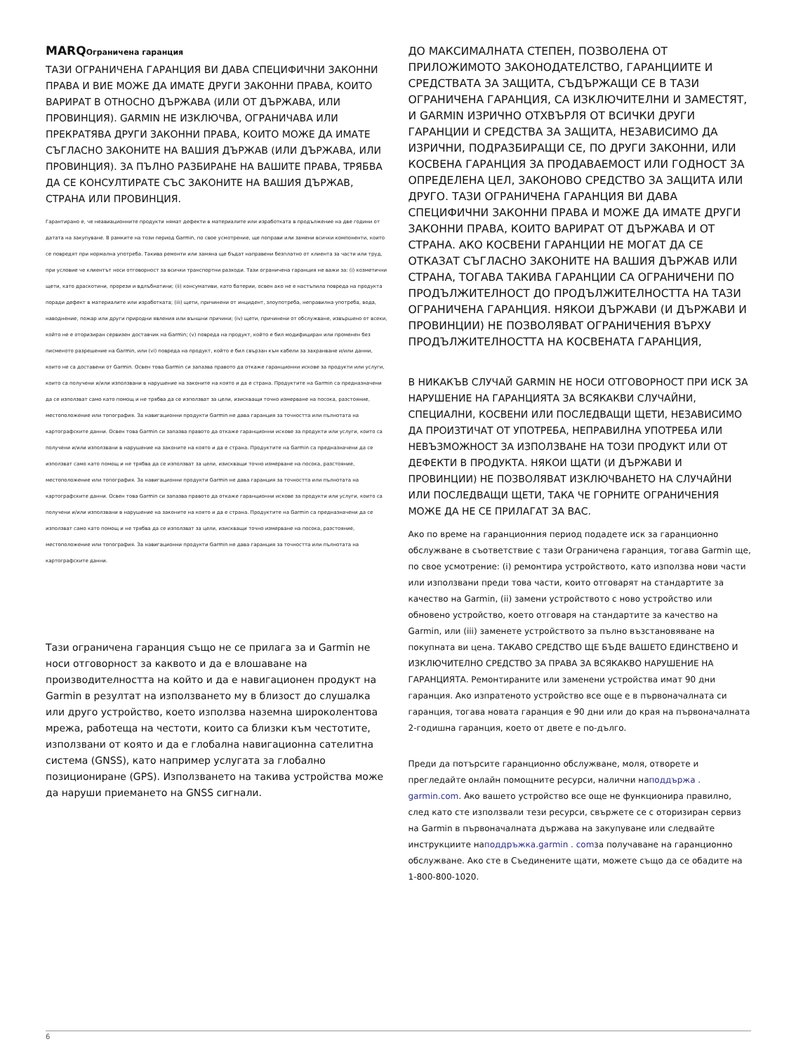MARQОграничена гаранция
ТАЗИ ОГРАНИЧЕНА ГАРАНЦИЯ ВИ ДАВА СПЕЦИФИЧНИ ЗАКОННИ ПРАВА И ВИЕ МОЖЕ ДА ИМАТЕ ДРУГИ ЗАКОННИ ПРАВА, КОИТО ВАРИРАТ В ОТНОСНО ДЪРЖАВА (ИЛИ ОТ ДЪРЖАВА, ИЛИ ПРОВИНЦИЯ). GARMIN НЕ ИЗКЛЮЧВА, ОГРАНИЧАВА ИЛИ ПРЕКРАТЯВА ДРУГИ ЗАКОННИ ПРАВА, КОИТО МОЖЕ ДА ИМАТЕ СЪГЛАСНО ЗАКОНИТЕ НА ВАШИЯ ДЪРЖАВ (ИЛИ ДЪРЖАВА, ИЛИ ПРОВИНЦИЯ). ЗА ПЪЛНО РАЗБИРАНЕ НА ВАШИТЕ ПРАВА, ТРЯБВА ДА СЕ КОНСУЛТИРАТЕ СЪС ЗАКОНИТЕ НА ВАШИЯ ДЪРЖАВ, СТРАНА ИЛИ ПРОВИНЦИЯ.
Гарантирано е, че неавиационните продукти нямат дефекти в материалите или изработката в продължение на две години от датата на закупуване. В рамките на този период Garmin, по свое усмотрение, ще поправи или замени всички компоненти, които се повредят при нормална употреба. Такива ремонти или замяна ще бъдат направени безплатно от клиента за части или труд, при условие че клиентът носи отговорност за всички транспортни разходи. Тази ограничена гаранция не важи за: (i) козметични щети, като драскотини, прорези и вдлъбнатини; (ii) консумативи, като батерии, освен ако не е настъпила повреда на продукта поради дефект в материалите или изработката; (iii) щети, причинени от инцидент, злоупотреба, неправилна употреба, вода, наводнение, пожар или други природни явления или външни причини; (iv) щети, причинени от обслужване, извършено от всеки, който не е оторизиран сервизен доставчик на Garmin; (v) повреда на продукт, който е бил модифициран или променен без писменото разрешение на Garmin, или (vi) повреда на продукт, който е бил свързан към кабели за захранване и/или данни, които не са доставени от Garmin. Освен това Garmin си запазва правото да откаже гаранционни искове за продукти или услуги, които са получени и/или използвани в нарушение на законите на която и да е страна. Продуктите на Garmin са предназначени да се използват само като помощ и не трябва да се използват за цели, изискващи точно измерване на посока, разстояние, местоположение или топография. За навигационни продукти Garmin не дава гаранция за точността или пълнотата на картографските данни. Освен това Garmin си запазва правото да откаже гаранционни искове за продукти или услуги, които са получени и/или използвани в нарушение на законите на която и да е страна. Продуктите на Garmin са предназначени да се използват само като помощ и не трябва да се използват за цели, изискващи точно измерване на посока, разстояние, местоположение или топография. За навигационни продукти Garmin не дава гаранция за точността или пълнотата на картографските данни. Освен това Garmin си запазва правото да откаже гаранционни искове за продукти или услуги, които са получени и/или използвани в нарушение на законите на която и да е страна. Продуктите на Garmin са предназначени да се използват само като помощ и не трябва да се използват за цели, изискващи точно измерване на посока, разстояние, местоположение или топография. За навигационни продукти Garmin не дава гаранция за точността или пълнотата на картографските данни.
Тази ограничена гаранция също не се прилага за и Garmin не носи отговорност за каквото и да е влошаване на производителността на който и да е навигационен продукт на Garmin в резултат на използването му в близост до слушалка или друго устройство, което използва наземна широколентова мрежа, работеща на честоти, които са близки към честотите, използвани от която и да е глобална навигационна сателитна система (GNSS), като например услугата за глобално позициониране (GPS). Използването на такива устройства може да наруши приемането на GNSS сигнали.
ДО МАКСИМАЛНАТА СТЕПЕН, ПОЗВОЛЕНА ОТ ПРИЛОЖИМОТО ЗАКОНОДАТЕЛСТВО, ГАРАНЦИИТЕ И СРЕДСТВАТА ЗА ЗАЩИТА, СЪДЪРЖАЩИ СЕ В ТАЗИ ОГРАНИЧЕНА ГАРАНЦИЯ, СА ИЗКЛЮЧИТЕЛНИ И ЗАМЕСТЯТ, И GARMIN ИЗРИЧНО ОТХВЪРЛЯ ОТ ВСИЧКИ ДРУГИ ГАРАНЦИИ И СРЕДСТВА ЗА ЗАЩИТА, НЕЗАВИСИМО ДА ИЗРИЧНИ, ПОДРАЗБИРАЩИ СЕ, ПО ДРУГИ ЗАКОННИ, ИЛИ КОСВЕНА ГАРАНЦИЯ ЗА ПРОДАВАЕМОСТ ИЛИ ГОДНОСТ ЗА ОПРЕДЕЛЕНА ЦЕЛ, ЗАКОНОВО СРЕДСТВО ЗА ЗАЩИТА ИЛИ ДРУГО. ТАЗИ ОГРАНИЧЕНА ГАРАНЦИЯ ВИ ДАВА СПЕЦИФИЧНИ ЗАКОННИ ПРАВА И МОЖЕ ДА ИМАТЕ ДРУГИ ЗАКОННИ ПРАВА, КОИТО ВАРИРАТ ОТ ДЪРЖАВА И ОТ СТРАНА. АКО КОСВЕНИ ГАРАНЦИИ НЕ МОГАТ ДА СЕ ОТКАЗАТ СЪГЛАСНО ЗАКОНИТЕ НА ВАШИЯ ДЪРЖАВ ИЛИ СТРАНА, ТОГАВА ТАКИВА ГАРАНЦИИ СА ОГРАНИЧЕНИ ПО ПРОДЪЛЖИТЕЛНОСТ ДО ПРОДЪЛЖИТЕЛНОСТТА НА ТАЗИ ОГРАНИЧЕНА ГАРАНЦИЯ. НЯКОИ ДЪРЖАВИ (И ДЪРЖАВИ И ПРОВИНЦИИ) НЕ ПОЗВОЛЯВАТ ОГРАНИЧЕНИЯ ВЪРХУ ПРОДЪЛЖИТЕЛНОСТТА НА КОСВЕНАТА ГАРАНЦИЯ,
В НИКАКЪВ СЛУЧАЙ GARMIN НЕ НОСИ ОТГОВОРНОСТ ПРИ ИСК ЗА НАРУШЕНИЕ НА ГАРАНЦИЯТА ЗА ВСЯКАКВИ СЛУЧАЙНИ, СПЕЦИАЛНИ, КОСВЕНИ ИЛИ ПОСЛЕДВАЩИ ЩЕТИ, НЕЗАВИСИМО ДА ПРОИЗТИЧАТ ОТ УПОТРЕБА, НЕПРАВИЛНА УПОТРЕБА ИЛИ НЕВЪЗМОЖНОСТ ЗА ИЗПОЛЗВАНЕ НА ТОЗИ ПРОДУКТ ИЛИ ОТ ДЕФЕКТИ В ПРОДУКТА. НЯКОИ ЩАТИ (И ДЪРЖАВИ И ПРОВИНЦИИ) НЕ ПОЗВОЛЯВАТ ИЗКЛЮЧВАНЕТО НА СЛУЧАЙНИ ИЛИ ПОСЛЕДВАЩИ ЩЕТИ, ТАКА ЧЕ ГОРНИТЕ ОГРАНИЧЕНИЯ МОЖЕ ДА НЕ СЕ ПРИЛАГАТ ЗА ВАС.
Ако по време на гаранционния период подадете иск за гаранционно обслужване в съответствие с тази Ограничена гаранция, тогава Garmin ще, по свое усмотрение: (i) ремонтира устройството, като използва нови части или използвани преди това части, които отговарят на стандартите за качество на Garmin, (ii) замени устройството с ново устройство или обновено устройство, което отговаря на стандартите за качество на Garmin, или (iii) заменете устройството за пълно възстановяване на покупната ви цена. ТАКАВО СРЕДСТВО ЩЕ БЪДЕ ВАШЕТО ЕДИНСТВЕНО И ИЗКЛЮЧИТЕЛНО СРЕДСТВО ЗА ПРАВА ЗА ВСЯКАКВО НАРУШЕНИЕ НА ГАРАНЦИЯТА. Ремонтираните или заменени устройства имат 90 дни гаранция. Ако изпратеното устройство все още е в първоначалната си гаранция, тогава новата гаранция е 90 дни или до края на първоначалната 2-годишна гаранция, което от двете е по-дълго.
Преди да потърсите гаранционно обслужване, моля, отворете и прегледайте онлайн помощните ресурси, налични наподдържа . garmin.com. Ако вашето устройство все още не функционира правилно, след като сте използвали тези ресурси, свържете се с оторизиран сервиз на Garmin в първоначалната държава на закупуване или следвайте инструкциите наподдръжка.garmin . comза получаване на гаранционно обслужване. Ако сте в Съединените щати, можете също да се обадите на 1-800-800-1020.
6